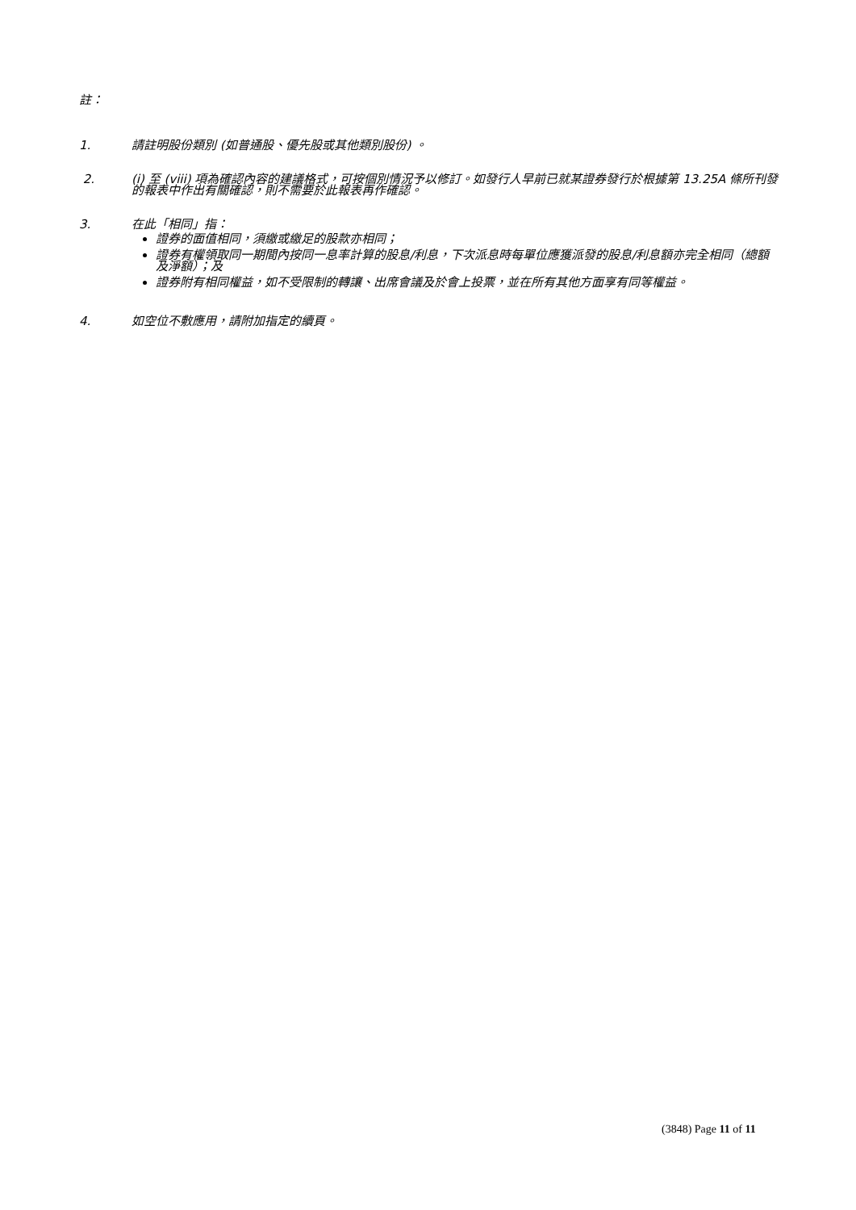註：
1. 請註明股份類別 (如普通股、優先股或其他類別股份) 。
2. (i) 至 (viii) 項為確認內容的建議格式，可按個別情況予以修訂。如發行人早前已就某證券發行於根據第 13.25A 條所刊發的報表中作出有關確認，則不需要於此報表再作確認。
3. 在此「相同」指：
證券的面值相同，須繳或繳足的股款亦相同；
證券有權領取同一期間內按同一息率計算的股息/利息，下次派息時每單位應獲派發的股息/利息額亦完全相同（總額及淨額）；及
證券附有相同權益，如不受限制的轉讓、出席會議及於會上投票，並在所有其他方面享有同等權益。
4. 如空位不敷應用，請附加指定的續頁。
(3848) Page 11 of 11